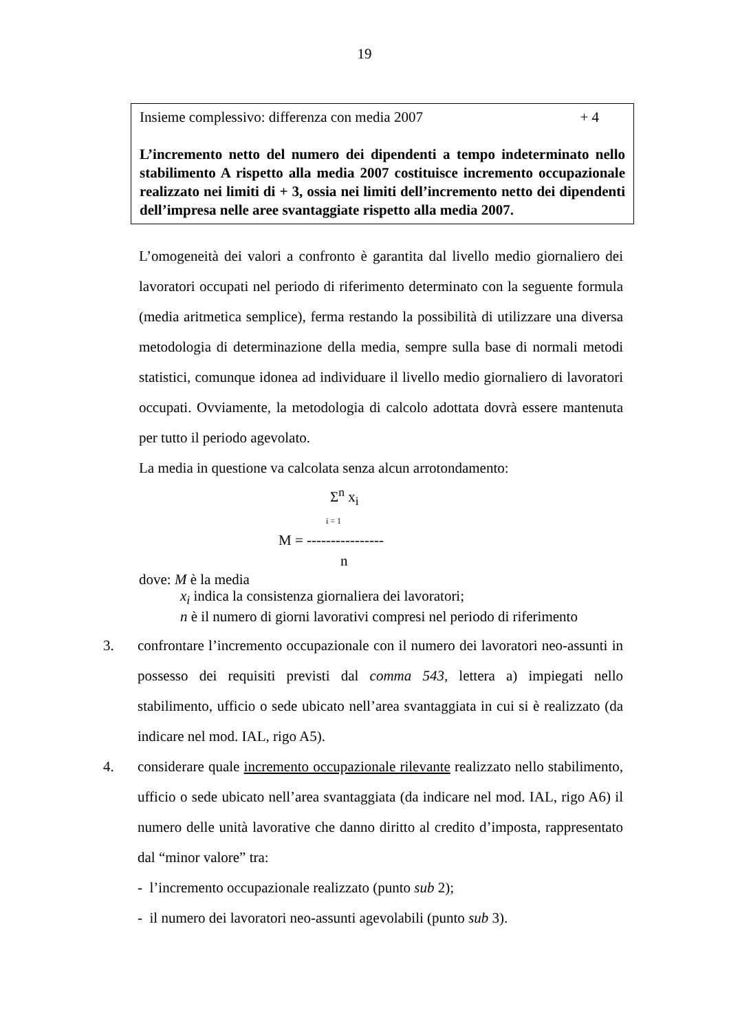19
Insieme complessivo: differenza con media 2007 + 4
L’incremento netto del numero dei dipendenti a tempo indeterminato nello stabilimento A rispetto alla media 2007 costituisce incremento occupazionale realizzato nei limiti di + 3, ossia nei limiti dell’incremento netto dei dipendenti dell’impresa nelle aree svantaggiate rispetto alla media 2007.
L’omogeneità dei valori a confronto è garantita dal livello medio giornaliero dei lavoratori occupati nel periodo di riferimento determinato con la seguente formula (media aritmetica semplice), ferma restando la possibilità di utilizzare una diversa metodologia di determinazione della media, sempre sulla base di normali metodi statistici, comunque idonea ad individuare il livello medio giornaliero di lavoratori occupati. Ovviamente, la metodologia di calcolo adottata dovrà essere mantenuta per tutto il periodo agevolato.
La media in questione va calcolata senza alcun arrotondamento:
Σ<sup>n</sup> x<sub>i</sub>
i = 1
M = ----------------
n
dove: M è la media
x<sub>i</sub> indica la consistenza giornaliera dei lavoratori;
n è il numero di giorni lavorativi compresi nel periodo di riferimento
3. confrontare l’incremento occupazionale con il numero dei lavoratori neo-assunti in possesso dei requisiti previsti dal comma 543, lettera a) impiegati nello stabilimento, ufficio o sede ubicato nell’area svantaggiata in cui si è realizzato (da indicare nel mod. IAL, rigo A5).
4. considerare quale incremento occupazionale rilevante realizzato nello stabilimento, ufficio o sede ubicato nell’area svantaggiata (da indicare nel mod. IAL, rigo A6) il numero delle unità lavorative che danno diritto al credito d’imposta, rappresentato dal “minor valore” tra:
- l’incremento occupazionale realizzato (punto sub 2);
- il numero dei lavoratori neo-assunti agevolabili (punto sub 3).